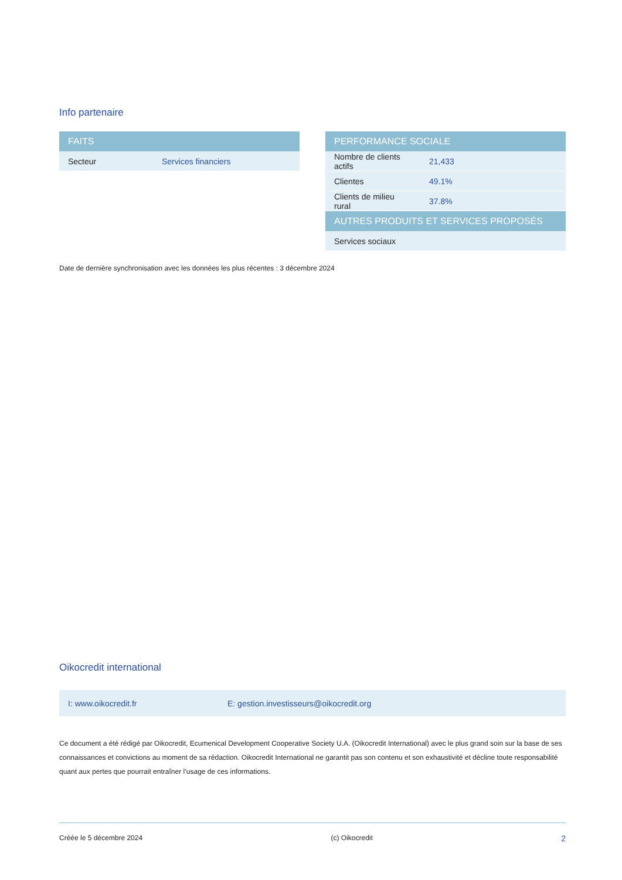Info partenaire
| FAITS | |
| --- | --- |
| Secteur | Services financiers |
| PERFORMANCE SOCIALE | |
| --- | --- |
| Nombre de clients actifs | 21,433 |
| Clientes | 49.1% |
| Clients de milieu rural | 37.8% |
| AUTRES PRODUITS ET SERVICES PROPOSÉS | |
| Services sociaux | |
Date de dernière synchronisation avec les données les plus récentes : 3 décembre 2024
Oikocredit international
I: www.oikocredit.fr E: gestion.investisseurs@oikocredit.org
Ce document a été rédigé par Oikocredit, Ecumenical Development Cooperative Society U.A. (Oikocredit International) avec le plus grand soin sur la base de ses connaissances et convictions au moment de sa rédaction. Oikocredit International ne garantit pas son contenu et son exhaustivité et décline toute responsabilité quant aux pertes que pourrait entraîner l’usage de ces informations.
Créée le 5 décembre 2024 (c) Oikocredit 2